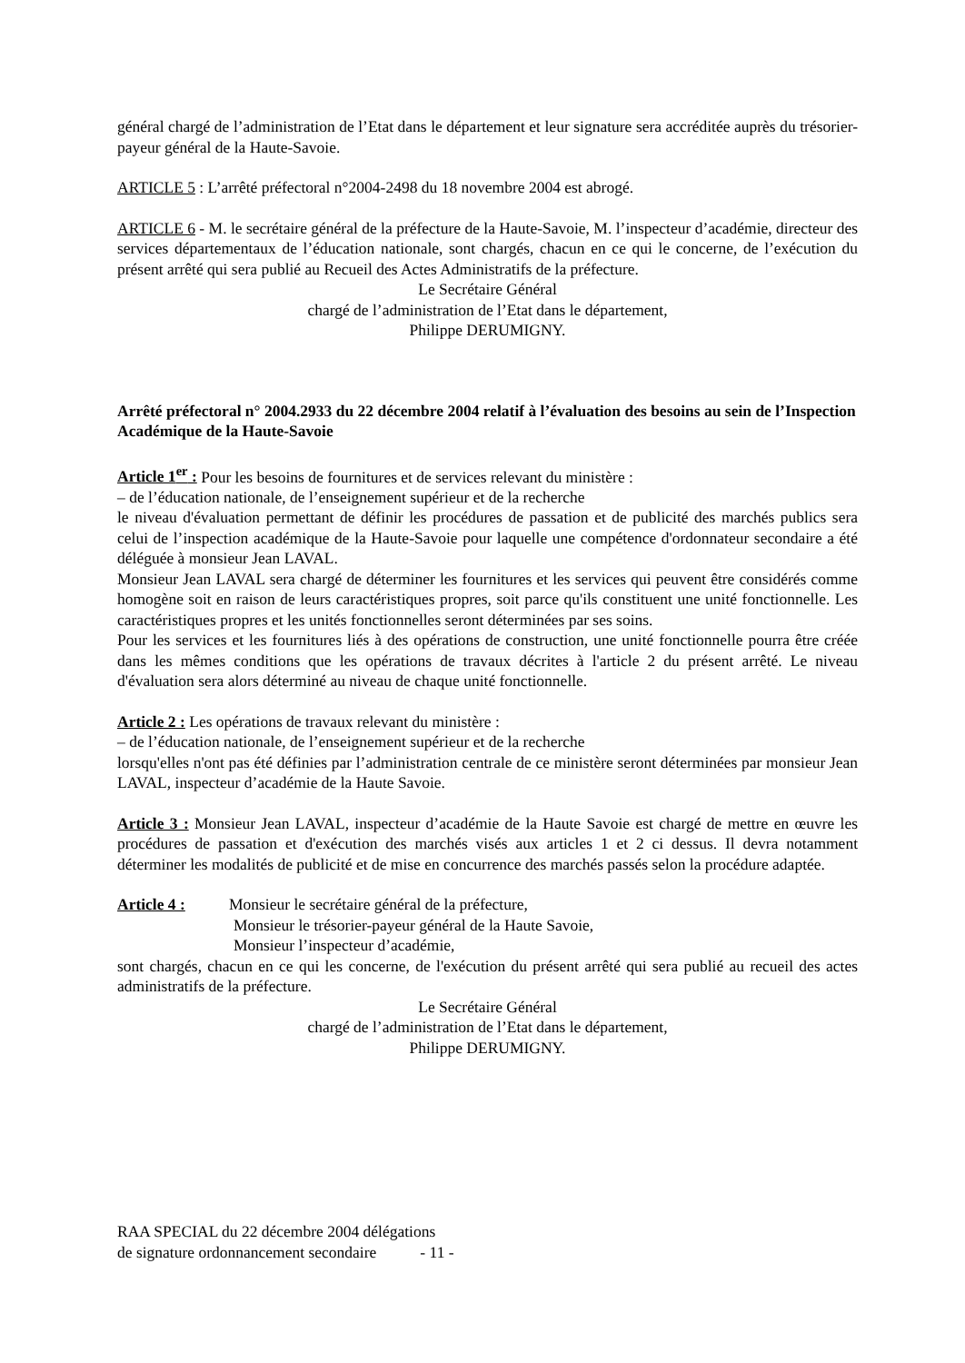général chargé de l’administration de l’Etat dans le département et leur signature sera accréditée auprès du trésorier-payeur général de la Haute-Savoie.
ARTICLE 5 : L’arrêté préfectoral n°2004-2498 du 18 novembre 2004 est abrogé.
ARTICLE 6 - M. le secrétaire général de la préfecture de la Haute-Savoie, M. l’inspecteur d’académie, directeur des services départementaux de l’éducation nationale, sont chargés, chacun en ce qui le concerne, de l’exécution du présent arrêté qui sera publié au Recueil des Actes Administratifs de la préfecture.
Le Secrétaire Général
chargé de l’administration de l’Etat dans le département,
Philippe DERUMIGNY.
Arrêté préfectoral n° 2004.2933 du 22 décembre 2004 relatif à l’évaluation des besoins au sein de l’Inspection Académique de la Haute-Savoie
Article 1<sup>er</sup> : Pour les besoins de fournitures et de services relevant du ministère :
– de l’éducation nationale, de l’enseignement supérieur et de la recherche
le niveau d'évaluation permettant de définir les procédures de passation et de publicité des marchés publics sera celui de l’inspection académique de la Haute-Savoie pour laquelle une compétence d'ordonnateur secondaire a été déléguée à monsieur Jean LAVAL.
Monsieur Jean LAVAL sera chargé de déterminer les fournitures et les services qui peuvent être considérés comme homogène soit en raison de leurs caractéristiques propres, soit parce qu'ils constituent une unité fonctionnelle. Les caractéristiques propres et les unités fonctionnelles seront déterminées par ses soins.
Pour les services et les fournitures liés à des opérations de construction, une unité fonctionnelle pourra être créée dans les mêmes conditions que les opérations de travaux décrites à l'article 2 du présent arrêté. Le niveau d'évaluation sera alors déterminé au niveau de chaque unité fonctionnelle.
Article 2 : Les opérations de travaux relevant du ministère :
– de l’éducation nationale, de l’enseignement supérieur et de la recherche
lorsqu'elles n'ont pas été définies par l’administration centrale de ce ministère seront déterminées par monsieur Jean LAVAL, inspecteur d’académie de la Haute Savoie.
Article 3 : Monsieur Jean LAVAL, inspecteur d’académie de la Haute Savoie est chargé de mettre en œuvre les procédures de passation et d'exécution des marchés visés aux articles 1 et 2 ci dessus. Il devra notamment déterminer les modalités de publicité et de mise en concurrence des marchés passés selon la procédure adaptée.
Article 4 : Monsieur le secrétaire général de la préfecture,
Monsieur le trésorier-payeur général de la Haute Savoie,
Monsieur l’inspecteur d’académie,
sont chargés, chacun en ce qui les concerne, de l'exécution du présent arrêté qui sera publié au recueil des actes administratifs de la préfecture.
Le Secrétaire Général
chargé de l’administration de l’Etat dans le département,
Philippe DERUMIGNY.
RAA SPECIAL du 22 décembre 2004 délégations
de signature ordonnancement secondaire - 11 -